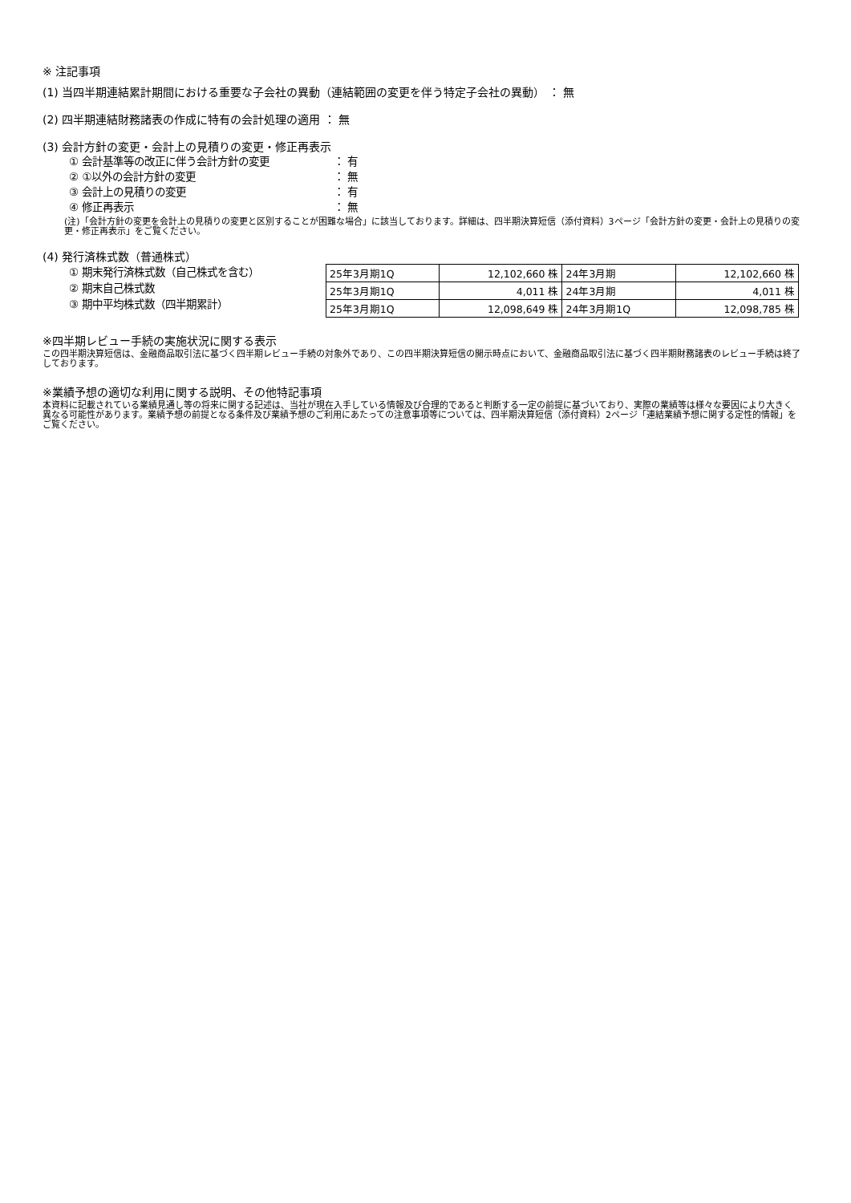※ 注記事項
(1) 当四半期連結累計期間における重要な子会社の異動（連結範囲の変更を伴う特定子会社の異動） ： 無
(2) 四半期連結財務諸表の作成に特有の会計処理の適用 ： 無
(3) 会計方針の変更・会計上の見積りの変更・修正再表示
① 会計基準等の改正に伴う会計方針の変更 ： 有
② ①以外の会計方針の変更 ： 無
③ 会計上の見積りの変更 ： 有
④ 修正再表示 ： 無
(注)「会計方針の変更を会計上の見積りの変更と区別することが困難な場合」に該当しております。詳細は、四半期決算短信（添付資料）3ページ「会計方針の変更・会計上の見積りの変更・修正再表示」をご覧ください。
(4) 発行済株式数（普通株式）
① 期末発行済株式数（自己株式を含む）
② 期末自己株式数
③ 期中平均株式数（四半期累計）
| 25年3月期1Q | 12,102,660 株 | 24年3月期 | 12,102,660 株 |
| 25年3月期1Q | 4,011 株 | 24年3月期 | 4,011 株 |
| 25年3月期1Q | 12,098,649 株 | 24年3月期1Q | 12,098,785 株 |
※四半期レビュー手続の実施状況に関する表示
この四半期決算短信は、金融商品取引法に基づく四半期レビュー手続の対象外であり、この四半期決算短信の開示時点において、金融商品取引法に基づく四半期財務諸表のレビュー手続は終了しております。
※業績予想の適切な利用に関する説明、その他特記事項
本資料に記載されている業績見通し等の将来に関する記述は、当社が現在入手している情報及び合理的であると判断する一定の前提に基づいており、実際の業績等は様々な要因により大きく異なる可能性があります。業績予想の前提となる条件及び業績予想のご利用にあたっての注意事項等については、四半期決算短信（添付資料）2ページ「連結業績予想に関する定性的情報」をご覧ください。